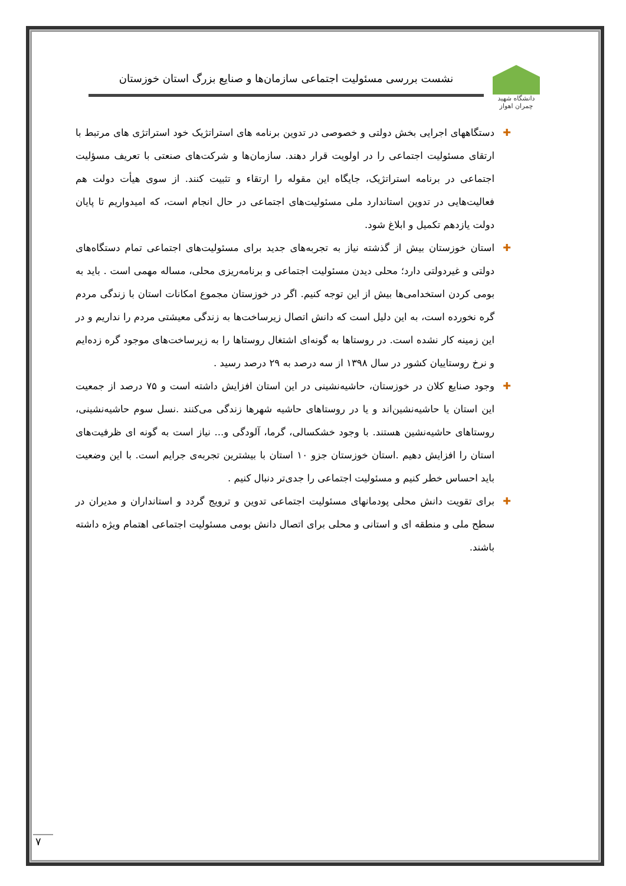دانشگاه شهید چمران اهواز
نشست بررسی مسئولیت اجتماعی سازمان‌ها و صنایع بزرگ استان خوزستان
✚ دستگاههای اجرایی بخش دولتی و خصوصی در تدوین برنامه های استراتژیک خود استراتژی های مرتبط با ارتقای مسئولیت اجتماعی را در اولویت قرار دهند. سازمان‌ها و شرکت‌های صنعتی با تعریف مسؤلیت اجتماعی در برنامه استراتژیک، جایگاه این مقوله را ارتقاء و تثبیت کنند. از سوی هیأت دولت هم فعالیت‌هایی در تدوین استاندارد ملی مسئولیت‌های اجتماعی در حال انجام است، که امیدواریم تا پایان دولت یازدهم تکمیل و ابلاغ شود.
✚ استان خوزستان بیش از گذشته نیاز به تجربه‌های جدید برای مسئولیت‌های اجتماعی تمام دستگاه‌های دولتی و غیردولتی دارد؛ محلی دیدن مسئولیت اجتماعی و برنامه‌ریزی محلی، مساله مهمی است . باید به بومی کردن استخدامی‌ها بیش از این توجه کنیم. اگر در خوزستان مجموع امکانات استان با زندگی مردم گره نخورده است، به این دلیل است که دانش اتصال زیرساخت‌ها به زندگی معیشتی مردم را نداریم و در این زمینه کار نشده است. در روستاها به گونه‌ای اشتغال روستاها را به زیرساخت‌های موجود گره زده‌ایم و نرخ روستاییان کشور در سال ۱۳۹۸ از سه درصد به ۲۹ درصد رسید .
✚ وجود صنایع کلان در خوزستان، حاشیه‌نشینی در این استان افزایش داشته است و ۷۵ درصد از جمعیت این استان یا حاشیه‌نشین‌اند و یا در روستاهای حاشیه شهرها زندگی می‌کنند .نسل سوم حاشیه‌نشینی، روستاهای حاشیه‌نشین هستند. با وجود خشکسالی، گرما، آلودگی و... نیاز است به گونه ای ظرفیت‌های استان را افزایش دهیم .استان خوزستان جزو ۱۰ استان با بیشترین تجربه‌ی جرایم است. با این وضعیت باید احساس خطر کنیم و مسئولیت اجتماعی را جدی‌تر دنبال کنیم .
✚ برای تقویت دانش محلی پودمانهای مسئولیت اجتماعی تدوین و ترویج گردد و استانداران و مدیران در سطح ملی و منطقه ای و استانی و محلی برای اتصال دانش بومی مسئولیت اجتماعی اهتمام ویژه داشته باشند.
۷